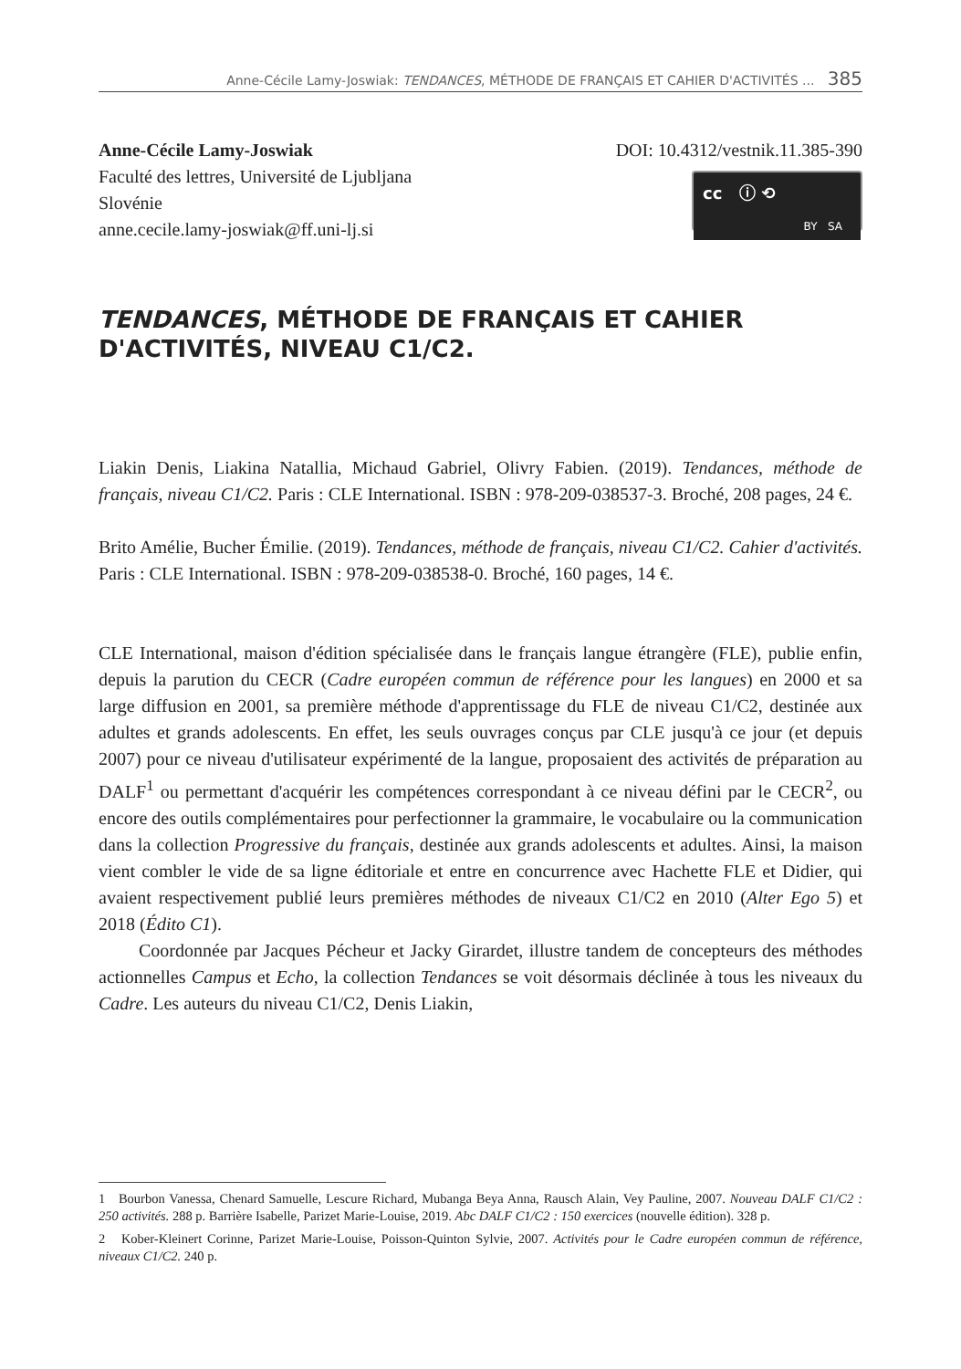Anne-Cécile Lamy-Joswiak: TENDANCES, MÉTHODE DE FRANÇAIS ET CAHIER D'ACTIVITÉS ... 385
Anne-Cécile Lamy-Joswiak
Faculté des lettres, Université de Ljubljana
Slovénie
anne.cecile.lamy-joswiak@ff.uni-lj.si
DOI: 10.4312/vestnik.11.385-390
cc ⓘ ⟲
BY SA
TENDANCES, MÉTHODE DE FRANÇAIS ET CAHIER D'ACTIVITÉS, NIVEAU C1/C2.
Liakin Denis, Liakina Natallia, Michaud Gabriel, Olivry Fabien. (2019). Tendances, méthode de français, niveau C1/C2. Paris : CLE International. ISBN : 978-209-038537-3. Broché, 208 pages, 24 €.
Brito Amélie, Bucher Émilie. (2019). Tendances, méthode de français, niveau C1/C2. Cahier d'activités. Paris : CLE International. ISBN : 978-209-038538-0. Broché, 160 pages, 14 €.
CLE International, maison d'édition spécialisée dans le français langue étrangère (FLE), publie enfin, depuis la parution du CECR (Cadre européen commun de référence pour les langues) en 2000 et sa large diffusion en 2001, sa première méthode d'apprentissage du FLE de niveau C1/C2, destinée aux adultes et grands adolescents. En effet, les seuls ouvrages conçus par CLE jusqu'à ce jour (et depuis 2007) pour ce niveau d'utilisateur expérimenté de la langue, proposaient des activités de préparation au DALF<sup>1</sup> ou permettant d'acquérir les compétences correspondant à ce niveau défini par le CECR<sup>2</sup>, ou encore des outils complémentaires pour perfectionner la grammaire, le vocabulaire ou la communication dans la collection Progressive du français, destinée aux grands adolescents et adultes. Ainsi, la maison vient combler le vide de sa ligne éditoriale et entre en concurrence avec Hachette FLE et Didier, qui avaient respectivement publié leurs premières méthodes de niveaux C1/C2 en 2010 (Alter Ego 5) et 2018 (Édito C1).
Coordonnée par Jacques Pécheur et Jacky Girardet, illustre tandem de concepteurs des méthodes actionnelles Campus et Echo, la collection Tendances se voit désormais déclinée à tous les niveaux du Cadre. Les auteurs du niveau C1/C2, Denis Liakin,
1 Bourbon Vanessa, Chenard Samuelle, Lescure Richard, Mubanga Beya Anna, Rausch Alain, Vey Pauline, 2007. Nouveau DALF C1/C2 : 250 activités. 288 p. Barrière Isabelle, Parizet Marie-Louise, 2019. Abc DALF C1/C2 : 150 exercices (nouvelle édition). 328 p.
2 Kober-Kleinert Corinne, Parizet Marie-Louise, Poisson-Quinton Sylvie, 2007. Activités pour le Cadre européen commun de référence, niveaux C1/C2. 240 p.